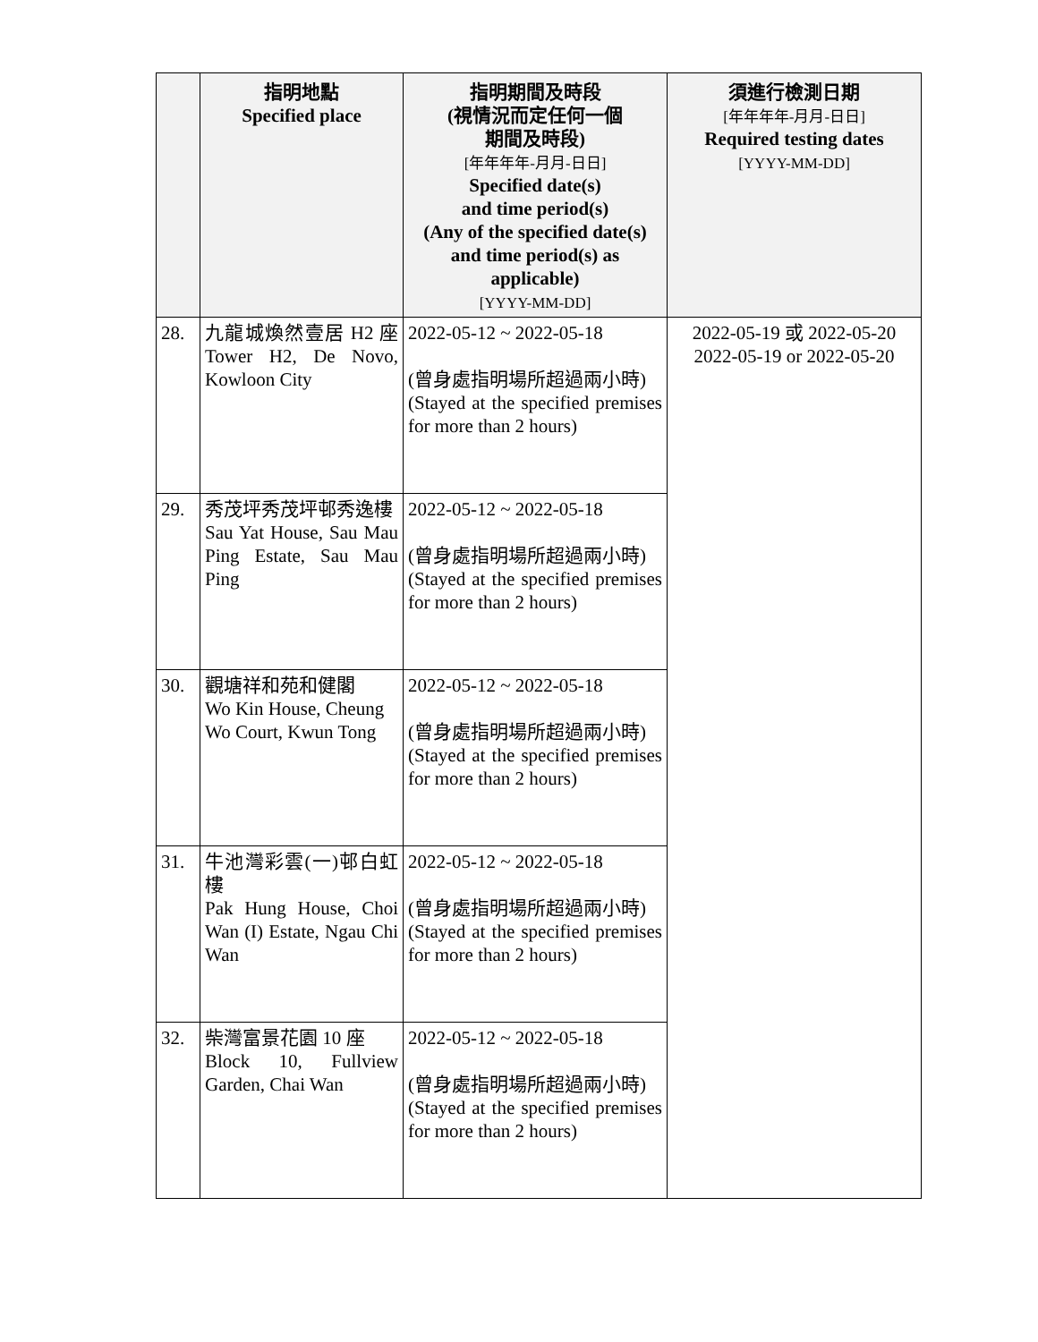| | 指明地點 Specified place | 指明期間及時段 (視情況而定任何一個 期間及時段) [年年年年-月月-日日] Specified date(s) and time period(s) (Any of the specified date(s) and time period(s) as applicable) [YYYY-MM-DD] | 須進行檢測日期 [年年年年-月月-日日] Required testing dates [YYYY-MM-DD] |
| --- | --- | --- | --- |
| 28. | 九龍城煥然壹居 H2 座 Tower H2, De Novo, Kowloon City | 2022-05-12 ~ 2022-05-18 (曾身處指明場所超過兩小時) (Stayed at the specified premises for more than 2 hours) | 2022-05-19 或 2022-05-20 2022-05-19 or 2022-05-20 |
| 29. | 秀茂坪秀茂坪邨秀逸樓 Sau Yat House, Sau Mau Ping Estate, Sau Mau Ping | 2022-05-12 ~ 2022-05-18 (曾身處指明場所超過兩小時) (Stayed at the specified premises for more than 2 hours) | |
| 30. | 觀塘祥和苑和健閣 Wo Kin House, Cheung Wo Court, Kwun Tong | 2022-05-12 ~ 2022-05-18 (曾身處指明場所超過兩小時) (Stayed at the specified premises for more than 2 hours) | |
| 31. | 牛池灣彩雲(一)邨白虹樓 Pak Hung House, Choi Wan (I) Estate, Ngau Chi Wan | 2022-05-12 ~ 2022-05-18 (曾身處指明場所超過兩小時) (Stayed at the specified premises for more than 2 hours) | |
| 32. | 柴灣富景花園 10 座 Block 10, Fullview Garden, Chai Wan | 2022-05-12 ~ 2022-05-18 (曾身處指明場所超過兩小時) (Stayed at the specified premises for more than 2 hours) | |